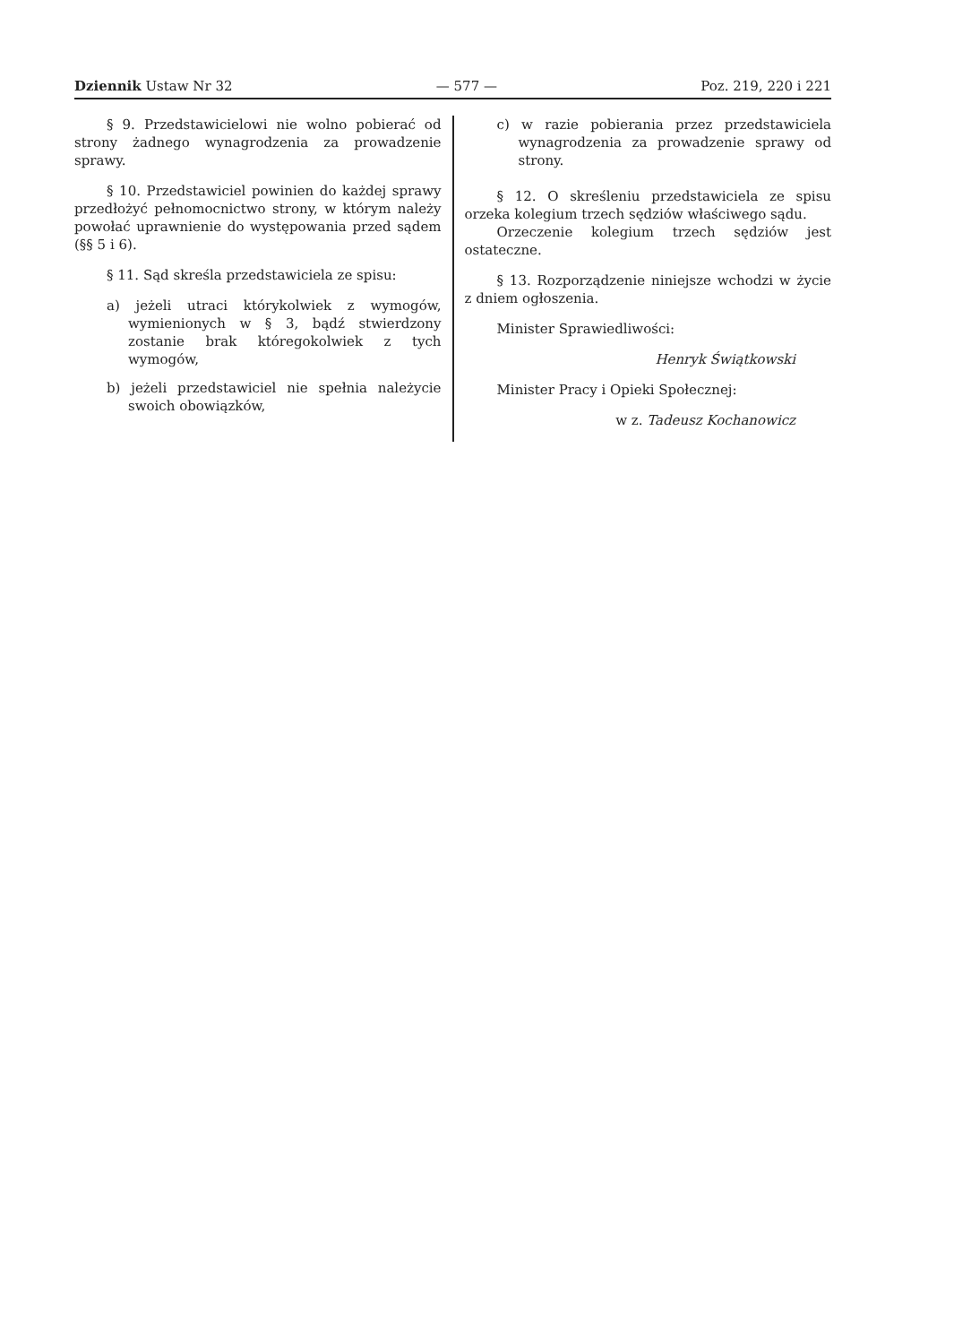Dziennik Ustaw Nr 32 — 577 — Poz. 219, 220 i 221
§ 9. Przedstawicielowi nie wolno pobierać od strony żadnego wynagrodzenia za prowadzenie sprawy.
§ 10. Przedstawiciel powinien do każdej sprawy przedłożyć pełnomocnictwo strony, w którym należy powołać uprawnienie do występowania przed sądem (§§ 5 i 6).
§ 11. Sąd skreśla przedstawiciela ze spisu:
a) jeżeli utraci którykolwiek z wymogów, wymienionych w § 3, bądź stwierdzony zostanie brak któregokolwiek z tych wymogów,
b) jeżeli przedstawiciel nie spełnia należycie swoich obowiązków,
c) w razie pobierania przez przedstawiciela wynagrodzenia za prowadzenie sprawy od strony.
§ 12. O skreśleniu przedstawiciela ze spisu orzeka kolegium trzech sędziów właściwego sądu.
Orzeczenie kolegium trzech sędziów jest ostateczne.
§ 13. Rozporządzenie niniejsze wchodzi w życie z dniem ogłoszenia.
Minister Sprawiedliwości:
Henryk Świątkowski
Minister Pracy i Opieki Społecznej:
w z. Tadeusz Kochanowicz